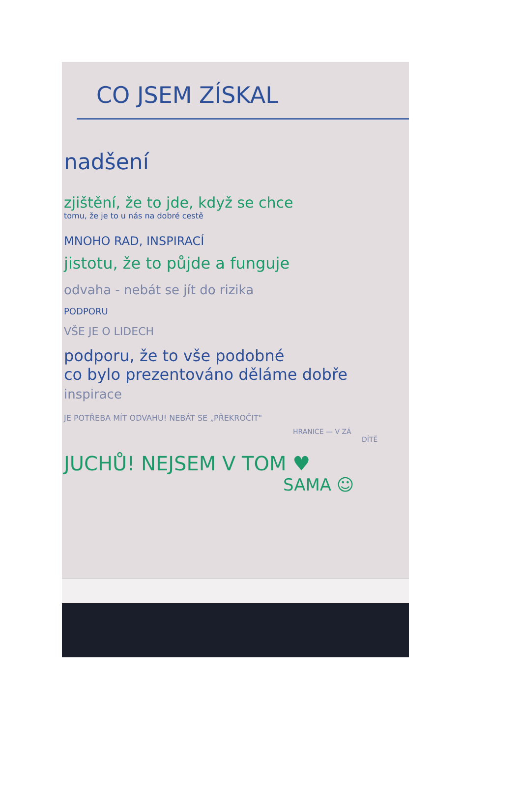CO JSEM ZÍSKAL
nadšení
zjištění, že to jde, když se chce
tomu, že je to u nás na dobré cestě
MNOHO RAD, INSPIRACÍ
jistotu, že to půjde a funguje
odvaha - nebát se jít do rizika
PODPORU
VŠE JE O LIDECH
podporu, že to vše podobné
co bylo prezentováno děláme dobře
inspirace
JE POTŘEBA MÍT ODVAHU! NEBÁT SE „PŘEKROČIT"
HRANICE — V ZÁ
DÍTĚ
JUCHŮ! NEJSEM V TOM ♥
SAMA ☺